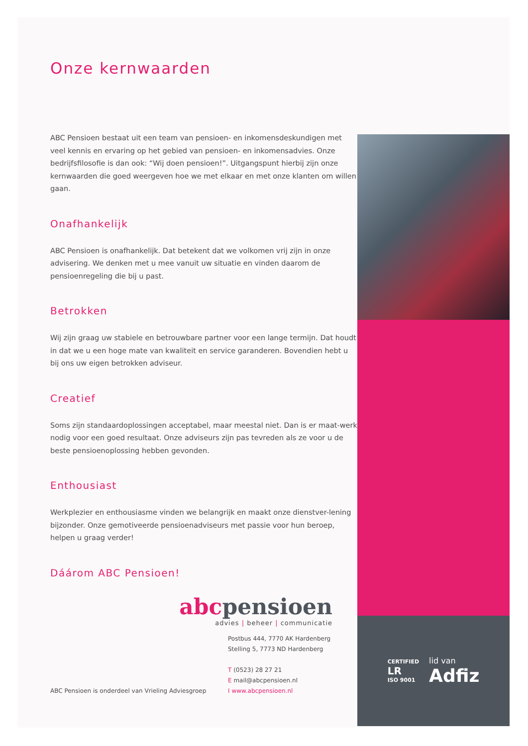Onze kernwaarden
ABC Pensioen bestaat uit een team van pensioen- en inkomensdeskundigen met veel kennis en ervaring op het gebied van pensioen- en inkomensadvies. Onze bedrijfsfilosofie is dan ook: “Wij doen pensioen!”. Uitgangspunt hierbij zijn onze kernwaarden die goed weergeven hoe we met elkaar en met onze klanten om willen gaan.
Onafhankelijk
ABC Pensioen is onafhankelijk. Dat betekent dat we volkomen vrij zijn in onze advisering. We denken met u mee vanuit uw situatie en vinden daarom de pensioenregeling die bij u past.
Betrokken
Wij zijn graag uw stabiele en betrouwbare partner voor een lange termijn. Dat houdt in dat we u een hoge mate van kwaliteit en service garanderen. Bovendien hebt u bij ons uw eigen betrokken adviseur.
Creatief
Soms zijn standaardoplossingen acceptabel, maar meestal niet. Dan is er maat-werk nodig voor een goed resultaat. Onze adviseurs zijn pas tevreden als ze voor u de beste pensioenoplossing hebben gevonden.
Enthousiast
Werkplezier en enthousiasme vinden we belangrijk en maakt onze dienstver-lening bijzonder. Onze gemotiveerde pensioenadviseurs met passie voor hun beroep, helpen u graag verder!
Dáárom ABC Pensioen!
abcpensioen
advies | beheer | communicatie
ABC Pensioen is onderdeel van Vrieling Adviesgroep
Postbus 444, 7770 AK Hardenberg
Stelling 5, 7773 ND Hardenberg
T (0523) 28 27 21
E mail@abcpensioen.nl
I www.abcpensioen.nl
CERTIFIED
LR
ISO 9001
lid van
Adfiz